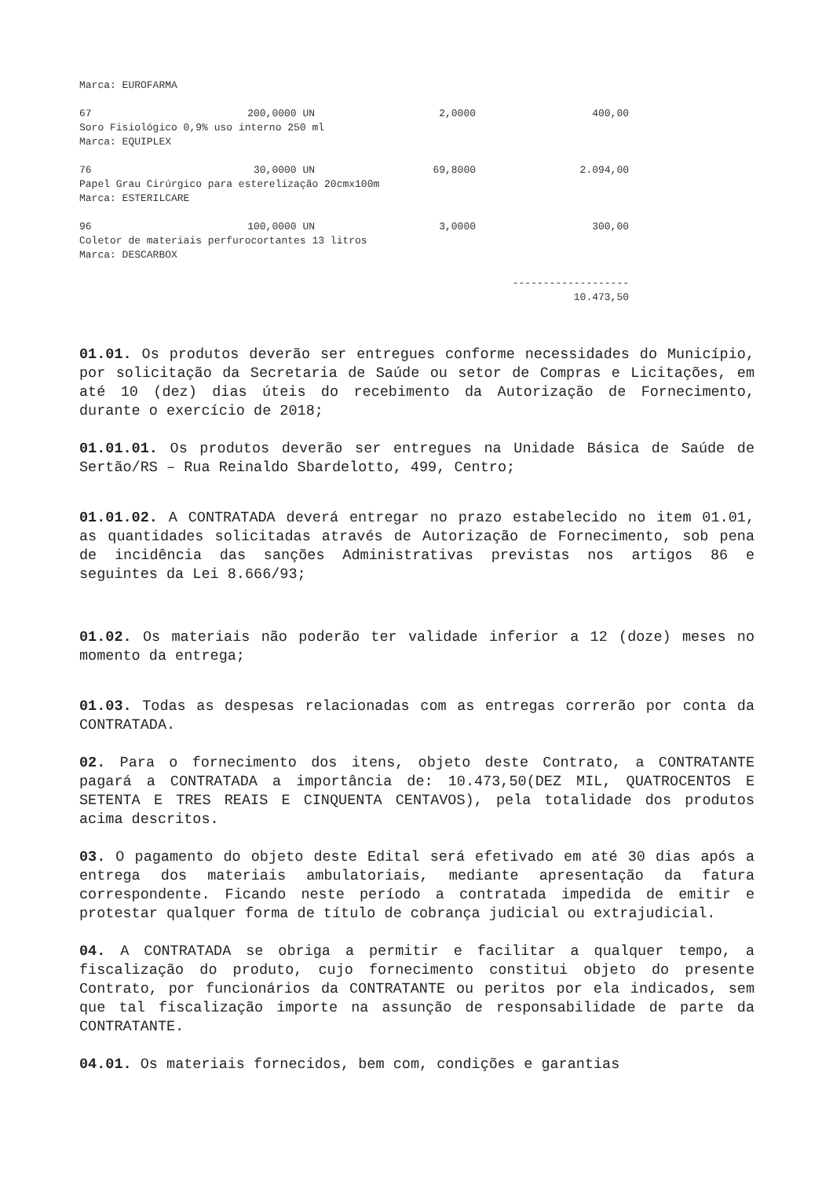Marca: EUROFARMA
| 67 | 200,0000 UN | 2,0000 | 400,00 |
| Soro Fisiológico 0,9% uso interno 250 ml | | | |
| Marca: EQUIPLEX | | | |
| 76 | 30,0000 UN | 69,8000 | 2.094,00 |
| Papel Grau Cirúrgico para esterelização 20cmx100m | | | |
| Marca: ESTERILCARE | | | |
| 96 | 100,0000 UN | 3,0000 | 300,00 |
| Coletor de materiais perfurocortantes 13 litros | | | |
| Marca: DESCARBOX | | | |
| ------------------- | | | |
| 10.473,50 | | | |
01.01. Os produtos deverão ser entregues conforme necessidades do Município, por solicitação da Secretaria de Saúde ou setor de Compras e Licitações, em até 10 (dez) dias úteis do recebimento da Autorização de Fornecimento, durante o exercício de 2018;
01.01.01. Os produtos deverão ser entregues na Unidade Básica de Saúde de Sertão/RS – Rua Reinaldo Sbardelotto, 499, Centro;
01.01.02. A CONTRATADA deverá entregar no prazo estabelecido no item 01.01, as quantidades solicitadas através de Autorização de Fornecimento, sob pena de incidência das sanções Administrativas previstas nos artigos 86 e seguintes da Lei 8.666/93;
01.02. Os materiais não poderão ter validade inferior a 12 (doze) meses no momento da entrega;
01.03. Todas as despesas relacionadas com as entregas correrão por conta da CONTRATADA.
02. Para o fornecimento dos itens, objeto deste Contrato, a CONTRATANTE pagará a CONTRATADA a importância de: 10.473,50(DEZ MIL, QUATROCENTOS E SETENTA E TRES REAIS E CINQUENTA CENTAVOS), pela totalidade dos produtos acima descritos.
03. O pagamento do objeto deste Edital será efetivado em até 30 dias após a entrega dos materiais ambulatoriais, mediante apresentação da fatura correspondente. Ficando neste período a contratada impedida de emitir e protestar qualquer forma de título de cobrança judicial ou extrajudicial.
04. A CONTRATADA se obriga a permitir e facilitar a qualquer tempo, a fiscalização do produto, cujo fornecimento constitui objeto do presente Contrato, por funcionários da CONTRATANTE ou peritos por ela indicados, sem que tal fiscalização importe na assunção de responsabilidade de parte da CONTRATANTE.
04.01. Os materiais fornecidos, bem com, condições e garantias